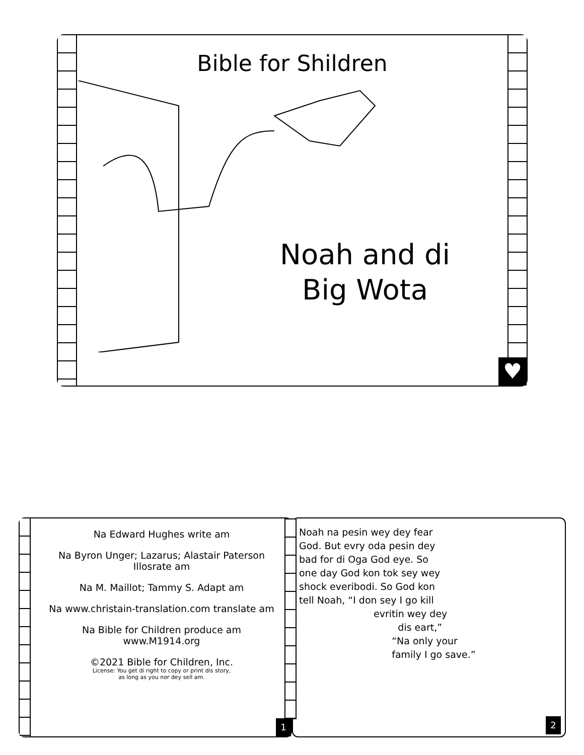Bible for Shildren
Noah and di Big Wota
♥
Na Edward Hughes write am
Na Byron Unger; Lazarus; Alastair Paterson
Illosrate am
Na M. Maillot; Tammy S. Adapt am
Na www.christain-translation.com translate am
Na Bible for Children produce am
www.M1914.org
©2021 Bible for Children, Inc.
License: You get di right to copy or print dis story,
as long as you nor dey sell am.
1
Noah na pesin wey dey fear God. But evry oda pesin dey bad for di Oga God eye. So one day God kon tok sey wey shock everibodi. So God kon tell Noah, “I don sey I go kill
evritin wey dey
dis eart,”
“Na only your
family I go save.”
2